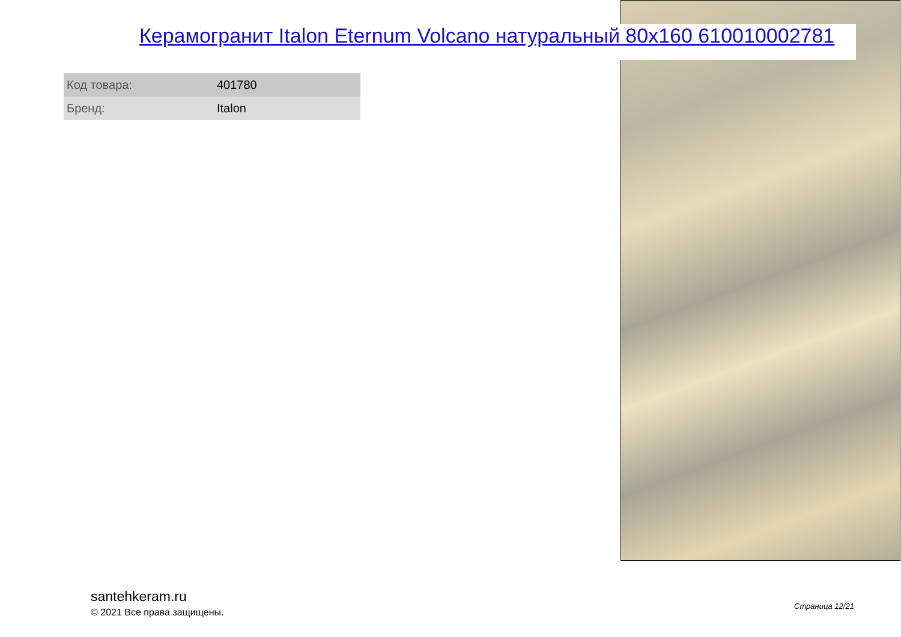Керамогранит Italon Eternum Volcano натуральный 80x160 610010002781
| Код товара: | 401780 |
| Бренд: | Italon |
santehkeram.ru
© 2021 Все права защищены.
Страница 12/21